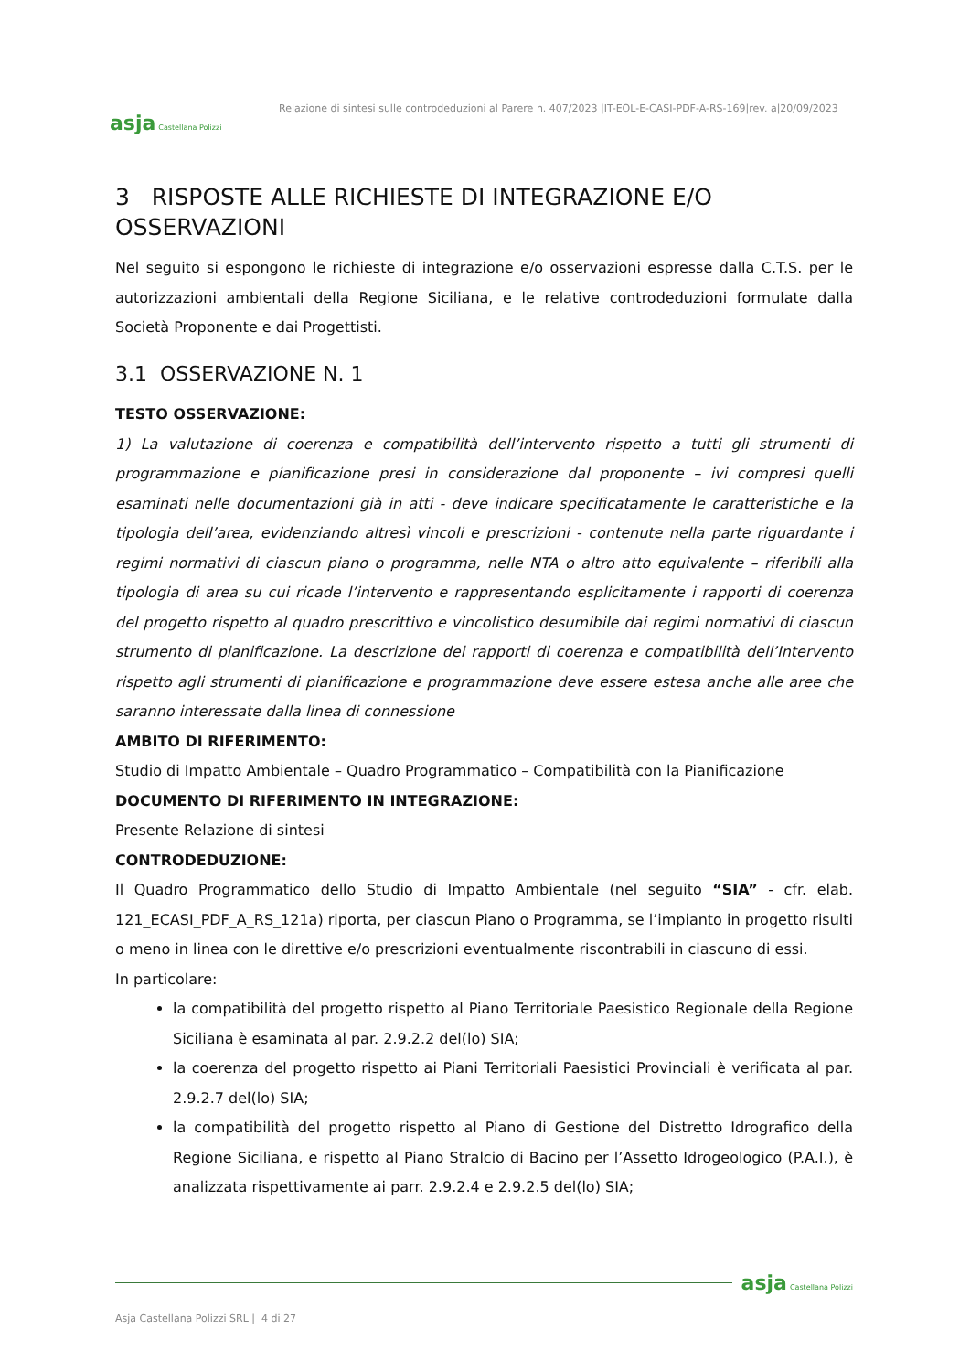asja Castellana Polizzi
Relazione di sintesi sulle controdeduzioni al Parere n. 407/2023 |IT-EOL-E-CASI-PDF-A-RS-169|rev. a|20/09/2023
3 RISPOSTE ALLE RICHIESTE DI INTEGRAZIONE E/O OSSERVAZIONI
Nel seguito si espongono le richieste di integrazione e/o osservazioni espresse dalla C.T.S. per le autorizzazioni ambientali della Regione Siciliana, e le relative controdeduzioni formulate dalla Società Proponente e dai Progettisti.
3.1 OSSERVAZIONE N. 1
TESTO OSSERVAZIONE:
1) La valutazione di coerenza e compatibilità dell’intervento rispetto a tutti gli strumenti di programmazione e pianificazione presi in considerazione dal proponente – ivi compresi quelli esaminati nelle documentazioni già in atti - deve indicare specificatamente le caratteristiche e la tipologia dell’area, evidenziando altresì vincoli e prescrizioni - contenute nella parte riguardante i regimi normativi di ciascun piano o programma, nelle NTA o altro atto equivalente – riferibili alla tipologia di area su cui ricade l’intervento e rappresentando esplicitamente i rapporti di coerenza del progetto rispetto al quadro prescrittivo e vincolistico desumibile dai regimi normativi di ciascun strumento di pianificazione. La descrizione dei rapporti di coerenza e compatibilità dell’Intervento rispetto agli strumenti di pianificazione e programmazione deve essere estesa anche alle aree che saranno interessate dalla linea di connessione
AMBITO DI RIFERIMENTO:
Studio di Impatto Ambientale – Quadro Programmatico – Compatibilità con la Pianificazione
DOCUMENTO DI RIFERIMENTO IN INTEGRAZIONE:
Presente Relazione di sintesi
CONTRODEDUZIONE:
Il Quadro Programmatico dello Studio di Impatto Ambientale (nel seguito “SIA” - cfr. elab. 121_ECASI_PDF_A_RS_121a) riporta, per ciascun Piano o Programma, se l’impianto in progetto risulti o meno in linea con le direttive e/o prescrizioni eventualmente riscontrabili in ciascuno di essi.
In particolare:
la compatibilità del progetto rispetto al Piano Territoriale Paesistico Regionale della Regione Siciliana è esaminata al par. 2.9.2.2 del(lo) SIA;
la coerenza del progetto rispetto ai Piani Territoriali Paesistici Provinciali è verificata al par. 2.9.2.7 del(lo) SIA;
la compatibilità del progetto rispetto al Piano di Gestione del Distretto Idrografico della Regione Siciliana, e rispetto al Piano Stralcio di Bacino per l’Assetto Idrogeologico (P.A.I.), è analizzata rispettivamente ai parr. 2.9.2.4 e 2.9.2.5 del(lo) SIA;
asja Castellana Polizzi
Asja Castellana Polizzi SRL | 4 di 27